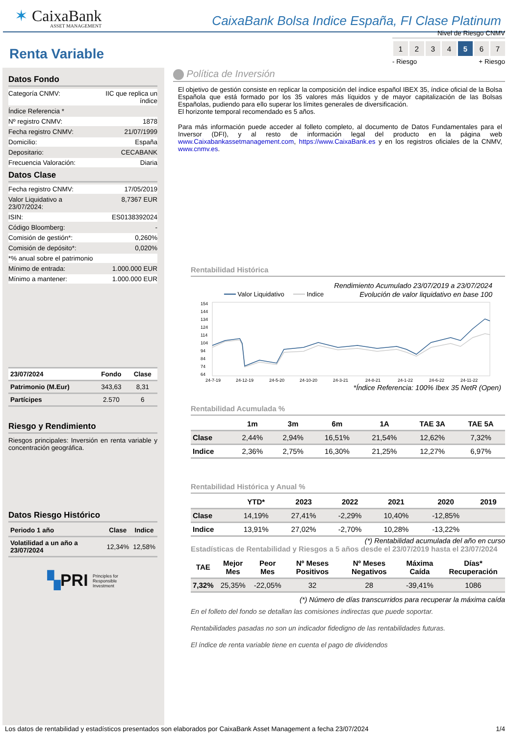✶ CaixaBank
ASSET MANAGEMENT
CaixaBank Bolsa Indice España, FI Clase Platinum
Renta Variable
Datos Fondo
Categoría CNMV: IIC que replica un
índice
Índice Referencia *
Nº registro CNMV: 1878
Fecha registro CNMV: 21/07/1999
Domicilio: España
Depositario: CECABANK
Frecuencia Valoración: Diaria
Datos Clase
Fecha registro CNMV: 17/05/2019
Valor Liquidativo a
23/07/2024: 8,7367 EUR
ISIN: ES0138392024
Código Bloomberg: -
Comisión de gestión*: 0,260%
Comisión de depósito*: 0,020%
*% anual sobre el patrimonio
Mínimo de entrada: 1.000.000 EUR
Mínimo a mantener: 1.000.000 EUR
| 23/07/2024 | Fondo | Clase |
| --- | --- | --- |
| Patrimonio (M.Eur) | 343,63 | 8,31 |
| Partícipes | 2.570 | 6 |
Riesgo y Rendimiento
Riesgos principales: Inversión en renta variable y concentración geográfica.
Datos Riesgo Histórico
| Periodo 1 año | Clase | Indice |
| --- | --- | --- |
| Volatilidad a un año a 23/07/2024 | 12,34% | 12,58% |
▚PRI Principles for
Responsible
Investment
Nivel de Riesgo CNMV
1234567
- Riesgo + Riesgo
Política de Inversión
El objetivo de gestión consiste en replicar la composición del índice español IBEX 35, índice oficial de la Bolsa Española que está formado por los 35 valores más líquidos y de mayor capitalización de las Bolsas Españolas, pudiendo para ello superar los límites generales de diversificación.
El horizonte temporal recomendado es 5 años.
Para más información puede acceder al folleto completo, al documento de Datos Fundamentales para el Inversor (DFI), y al resto de información legal del producto en la página web www.Caixabankassetmanagement.com, https://www.CaixaBank.es y en los registros oficiales de la CNMV, www.cnmv.es.
Rentabilidad Histórica
Rendimiento Acumulado 23/07/2019 a 23/07/2024
━━━ Valor Liquidativo ━━━ Indice Evolución de valor liquidativo en base 100
154
144
134
124
114
104
94
84
74
64
24-7-19
24-12-19
24-5-20
24-10-20
24-3-21
24-8-21
24-1-22
24-6-22
24-11-22
*Índice Referencia: 100% Ibex 35 NetR (Open)
Rentabilidad Acumulada %
| | 1m | 3m | 6m | 1A | TAE 3A | TAE 5A |
| --- | --- | --- | --- | --- | --- | --- |
| Clase | 2,44% | 2,94% | 16,51% | 21,54% | 12,62% | 7,32% |
| Indice | 2,36% | 2,75% | 16,30% | 21,25% | 12,27% | 6,97% |
Rentabilidad Histórica y Anual %
| | YTD* | 2023 | 2022 | 2021 | 2020 | 2019 |
| --- | --- | --- | --- | --- | --- | --- |
| Clase | 14,19% | 27,41% | -2,29% | 10,40% | -12,85% | |
| Indice | 13,91% | 27,02% | -2,70% | 10,28% | -13,22% | |
(*) Rentabilidad acumulada del año en curso
Estadísticas de Rentabilidad y Riesgos a 5 años desde el 23/07/2019 hasta el 23/07/2024
| TAE | Mejor Mes | Peor Mes | Nº Meses Positivos | Nº Meses Negativos | Máxima Caída | Días* Recuperación |
| --- | --- | --- | --- | --- | --- | --- |
| 7,32% | 25,35% | -22,05% | 32 | 28 | -39,41% | 1086 |
(*) Número de días transcurridos para recuperar la máxima caída
En el folleto del fondo se detallan las comisiones indirectas que puede soportar.
Rentabilidades pasadas no son un indicador fidedigno de las rentabilidades futuras.
El índice de renta variable tiene en cuenta el pago de dividendos
Los datos de rentabilidad y estadísticos presentados son elaborados por CaixaBank Asset Management a fecha 23/07/2024 1/4